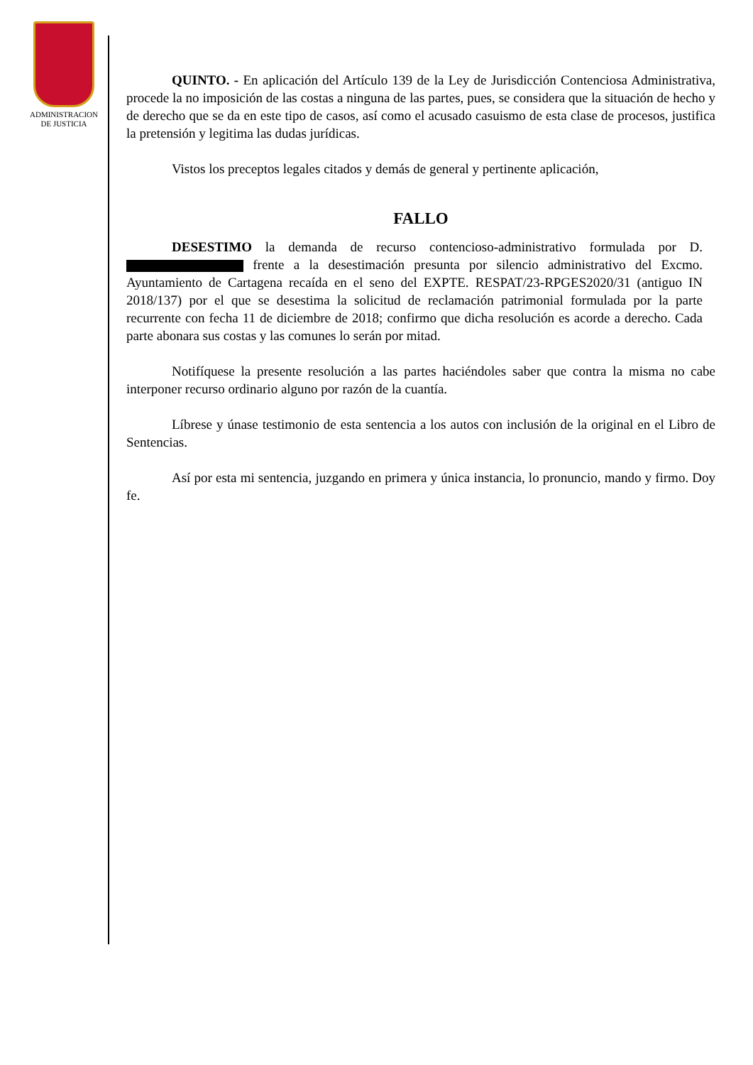ADMINISTRACION
DE JUSTICIA
QUINTO. - En aplicación del Artículo 139 de la Ley de Jurisdicción Contenciosa Administrativa, procede la no imposición de las costas a ninguna de las partes, pues, se considera que la situación de hecho y de derecho que se da en este tipo de casos, así como el acusado casuismo de esta clase de procesos, justifica la pretensión y legitima las dudas jurídicas.
Vistos los preceptos legales citados y demás de general y pertinente aplicación,
FALLO
DESESTIMO la demanda de recurso contencioso-administrativo formulada por D. frente a la desestimación presunta por silencio administrativo del Excmo. Ayuntamiento de Cartagena recaída en el seno del EXPTE. RESPAT/23-RPGES2020/31 (antiguo IN 2018/137) por el que se desestima la solicitud de reclamación patrimonial formulada por la parte recurrente con fecha 11 de diciembre de 2018; confirmo que dicha resolución es acorde a derecho. Cada parte abonara sus costas y las comunes lo serán por mitad.
Notifíquese la presente resolución a las partes haciéndoles saber que contra la misma no cabe interponer recurso ordinario alguno por razón de la cuantía.
Líbrese y únase testimonio de esta sentencia a los autos con inclusión de la original en el Libro de Sentencias.
Así por esta mi sentencia, juzgando en primera y única instancia, lo pronuncio, mando y firmo. Doy fe.